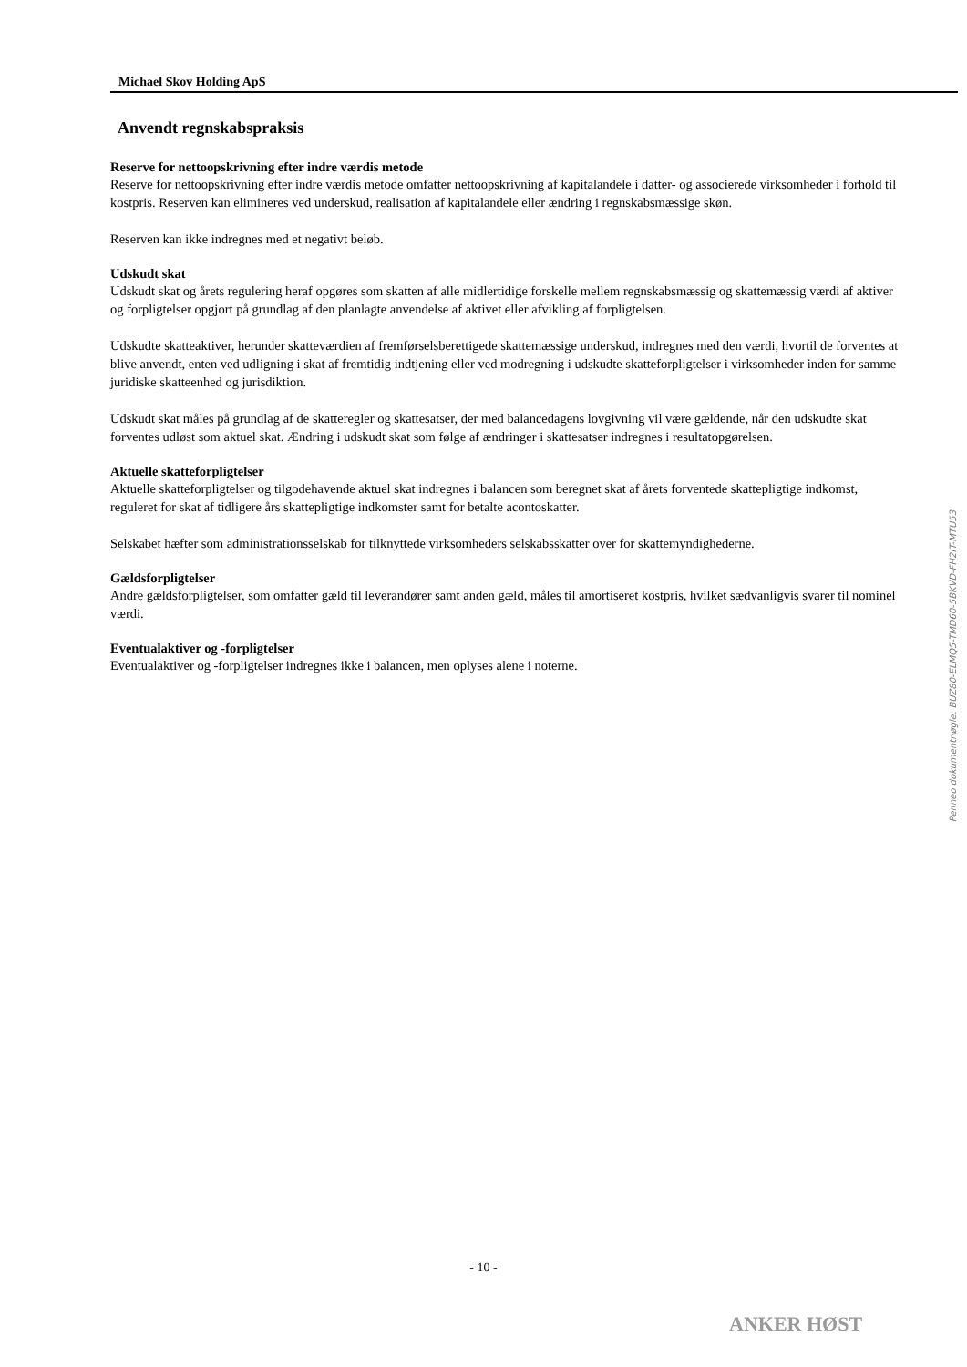Michael Skov Holding ApS
Anvendt regnskabspraksis
Reserve for nettoopskrivning efter indre værdis metode
Reserve for nettoopskrivning efter indre værdis metode omfatter nettoopskrivning af kapitalandele i datter- og associerede virksomheder i forhold til kostpris. Reserven kan elimineres ved underskud, realisation af kapitalandele eller ændring i regnskabsmæssige skøn.
Reserven kan ikke indregnes med et negativt beløb.
Udskudt skat
Udskudt skat og årets regulering heraf opgøres som skatten af alle midlertidige forskelle mellem regnskabsmæssig og skattemæssig værdi af aktiver og forpligtelser opgjort på grundlag af den planlagte anvendelse af aktivet eller afvikling af forpligtelsen.
Udskudte skatteaktiver, herunder skatteværdien af fremførselsberettigede skattemæssige underskud, indregnes med den værdi, hvortil de forventes at blive anvendt, enten ved udligning i skat af fremtidig indtjening eller ved modregning i udskudte skatteforpligtelser i virksomheder inden for samme juridiske skatteenhed og jurisdiktion.
Udskudt skat måles på grundlag af de skatteregler og skattesatser, der med balancedagens lovgivning vil være gældende, når den udskudte skat forventes udløst som aktuel skat. Ændring i udskudt skat som følge af ændringer i skattesatser indregnes i resultatopgørelsen.
Aktuelle skatteforpligtelser
Aktuelle skatteforpligtelser og tilgodehavende aktuel skat indregnes i balancen som beregnet skat af årets forventede skattepligtige indkomst, reguleret for skat af tidligere års skattepligtige indkomster samt for betalte acontoskatter.
Selskabet hæfter som administrationsselskab for tilknyttede virksomheders selskabsskatter over for skattemyndighederne.
Gældsforpligtelser
Andre gældsforpligtelser, som omfatter gæld til leverandører samt anden gæld, måles til amortiseret kostpris, hvilket sædvanligvis svarer til nominel værdi.
Eventualaktiver og -forpligtelser
Eventualaktiver og -forpligtelser indregnes ikke i balancen, men oplyses alene i noterne.
Penneo dokumentnøgle: BUZ80-ELMQ5-TMD60-5BKVD-FH2IT-MTU53
- 10 -
ANKER HØST